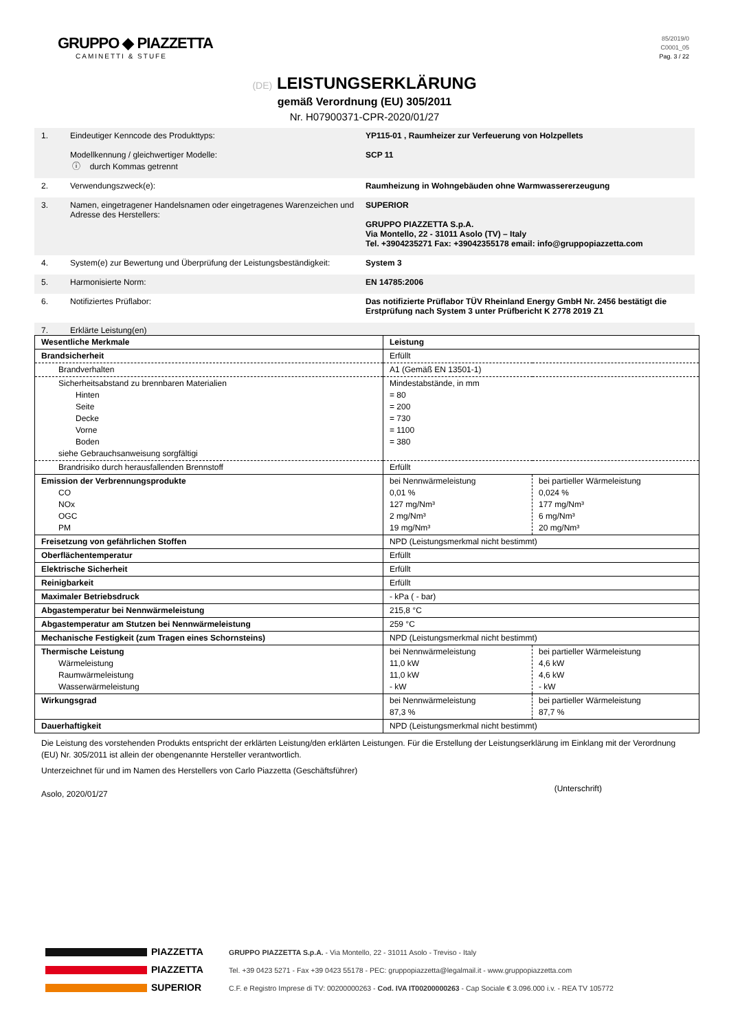GRUPPO ◆ PIAZZETTA
CAMINETTI & STUFE
85/2019/0
C0001_05
Pag. 3 / 22
(DE) LEISTUNGSERKLÄRUNG
gemäß Verordnung (EU) 305/2011
Nr. H07900371-CPR-2020/01/27
1. Eindeutiger Kenncode des Produkttyps:
Modellkennung / gleichwertiger Modelle:
ⓘ durch Kommas getrennt
YP115-01 , Raumheizer zur Verfeuerung von Holzpellets
SCP 11
2. Verwendungszweck(e): Raumheizung in Wohngebäuden ohne Warmwassererzeugung
3. Namen, eingetragener Handelsnamen oder eingetragenes Warenzeichen und Adresse des Herstellers:
SUPERIOR
GRUPPO PIAZZETTA S.p.A.
Via Montello, 22 - 31011 Asolo (TV) – Italy
Tel. +3904235271 Fax: +39042355178 email: info@gruppopiazzetta.com
4. System(e) zur Bewertung und Überprüfung der Leistungsbeständigkeit:
System 3
5. Harmonisierte Norm: EN 14785:2006
6. Notifiziertes Prüflabor: Das notifizierte Prüflabor TÜV Rheinland Energy GmbH Nr. 2456 bestätigt die Erstprüfung nach System 3 unter Prüfbericht K 2778 2019 Z1
7. Erklärte Leistung(en)
| Wesentliche Merkmale | Leistung | |
| Brandsicherheit | Erfüllt | |
| Brandverhalten | A1 (Gemäß EN 13501-1) | |
| Sicherheitsabstand zu brennbaren Materialien Hinten Seite Decke Vorne Boden siehe Gebrauchsanweisung sorgfältigi | Mindestabstände, in mm = 80 = 200 = 730 = 1100 = 380 | |
| Brandrisiko durch herausfallenden Brennstoff | Erfüllt | |
| Emission der Verbrennungsprodukte CO NOx OGC PM | bei Nennwärmeleistung 0,01 % 127 mg/Nm³ 2 mg/Nm³ 19 mg/Nm³ | bei partieller Wärmeleistung 0,024 % 177 mg/Nm³ 6 mg/Nm³ 20 mg/Nm³ |
| Freisetzung von gefährlichen Stoffen | NPD (Leistungsmerkmal nicht bestimmt) | |
| Oberflächentemperatur | Erfüllt | |
| Elektrische Sicherheit | Erfüllt | |
| Reinigbarkeit | Erfüllt | |
| Maximaler Betriebsdruck | - kPa ( - bar) | |
| Abgastemperatur bei Nennwärmeleistung | 215,8 °C | |
| Abgastemperatur am Stutzen bei Nennwärmeleistung | 259 °C | |
| Mechanische Festigkeit (zum Tragen eines Schornsteins) | NPD (Leistungsmerkmal nicht bestimmt) | |
| Thermische Leistung Wärmeleistung Raumwärmeleistung Wasserwärmeleistung | bei Nennwärmeleistung 11,0 kW 11,0 kW - kW | bei partieller Wärmeleistung 4,6 kW 4,6 kW - kW |
| Wirkungsgrad | bei Nennwärmeleistung 87,3 % | bei partieller Wärmeleistung 87,7 % |
| Dauerhaftigkeit | NPD (Leistungsmerkmal nicht bestimmt) | |
Die Leistung des vorstehenden Produkts entspricht der erklärten Leistung/den erklärten Leistungen. Für die Erstellung der Leistungserklärung im Einklang mit der Verordnung (EU) Nr. 305/2011 ist allein der obengenannte Hersteller verantwortlich.
Unterzeichnet für und im Namen des Herstellers von Carlo Piazzetta (Geschäftsführer)
Asolo, 2020/01/27 (Unterschrift)
PIAZZETTA
PIAZZETTA
SUPERIOR
GRUPPO PIAZZETTA S.p.A. - Via Montello, 22 - 31011 Asolo - Treviso - Italy
Tel. +39 0423 5271 - Fax +39 0423 55178 - PEC: gruppopiazzetta@legalmail.it - www.gruppopiazzetta.com
C.F. e Registro Imprese di TV: 00200000263 - Cod. IVA IT00200000263 - Cap Sociale € 3.096.000 i.v. - REA TV 105772